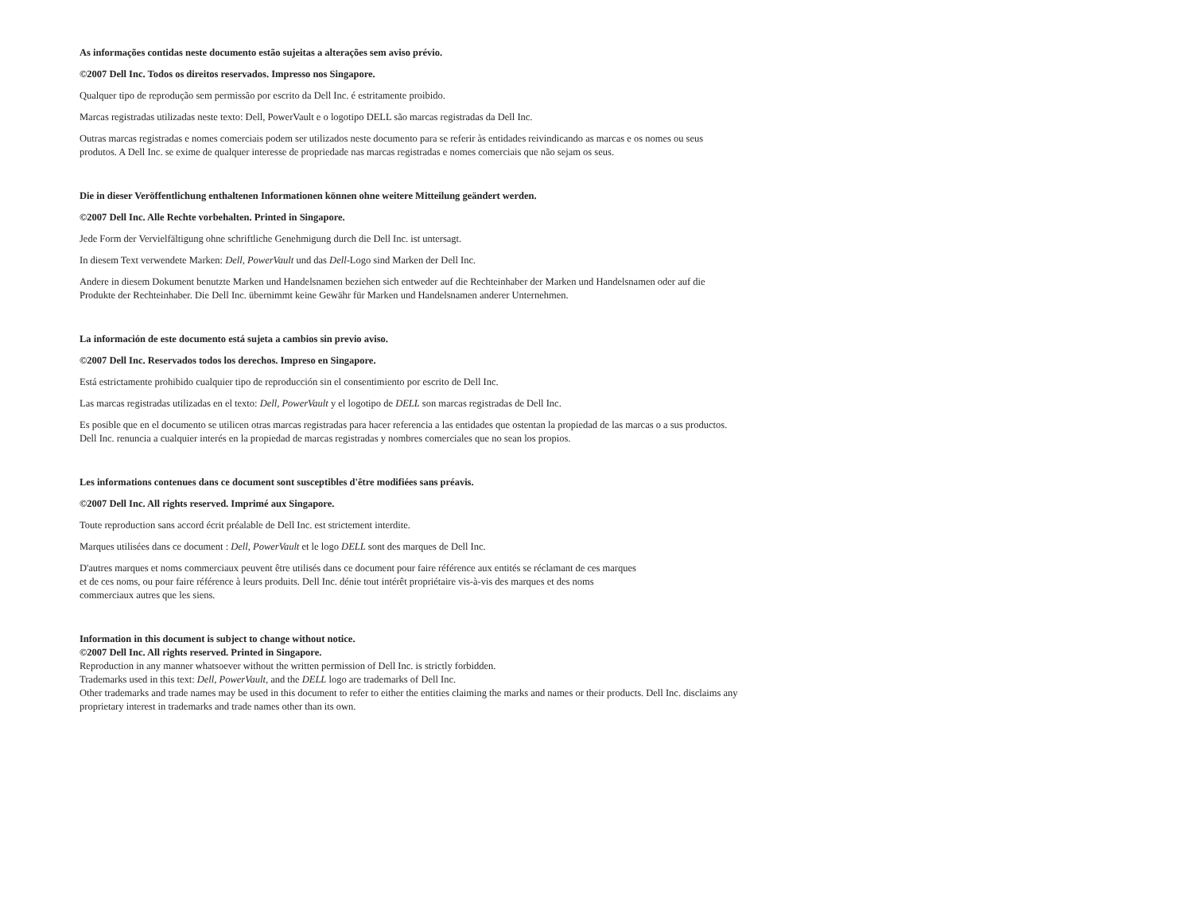As informações contidas neste documento estão sujeitas a alterações sem aviso prévio.
©2007 Dell Inc. Todos os direitos reservados. Impresso nos Singapore.
Qualquer tipo de reprodução sem permissão por escrito da Dell Inc. é estritamente proibido.
Marcas registradas utilizadas neste texto: Dell, PowerVault e o logotipo DELL são marcas registradas da Dell Inc.
Outras marcas registradas e nomes comerciais podem ser utilizados neste documento para se referir às entidades reivindicando as marcas e os nomes ou seus produtos. A Dell Inc. se exime de qualquer interesse de propriedade nas marcas registradas e nomes comerciais que não sejam os seus.
Die in dieser Veröffentlichung enthaltenen Informationen können ohne weitere Mitteilung geändert werden.
©2007 Dell Inc. Alle Rechte vorbehalten. Printed in Singapore.
Jede Form der Vervielfältigung ohne schriftliche Genehmigung durch die Dell Inc. ist untersagt.
In diesem Text verwendete Marken: Dell, PowerVault und das Dell-Logo sind Marken der Dell Inc.
Andere in diesem Dokument benutzte Marken und Handelsnamen beziehen sich entweder auf die Rechteinhaber der Marken und Handelsnamen oder auf die Produkte der Rechteinhaber. Die Dell Inc. übernimmt keine Gewähr für Marken und Handelsnamen anderer Unternehmen.
La información de este documento está sujeta a cambios sin previo aviso.
©2007 Dell Inc. Reservados todos los derechos. Impreso en Singapore.
Está estrictamente prohibido cualquier tipo de reproducción sin el consentimiento por escrito de Dell Inc.
Las marcas registradas utilizadas en el texto: Dell, PowerVault y el logotipo de DELL son marcas registradas de Dell Inc.
Es posible que en el documento se utilicen otras marcas registradas para hacer referencia a las entidades que ostentan la propiedad de las marcas o a sus productos. Dell Inc. renuncia a cualquier interés en la propiedad de marcas registradas y nombres comerciales que no sean los propios.
Les informations contenues dans ce document sont susceptibles d'être modifiées sans préavis.
©2007 Dell Inc. All rights reserved. Imprimé aux Singapore.
Toute reproduction sans accord écrit préalable de Dell Inc. est strictement interdite.
Marques utilisées dans ce document : Dell, PowerVault et le logo DELL sont des marques de Dell Inc.
D'autres marques et noms commerciaux peuvent être utilisés dans ce document pour faire référence aux entités se réclamant de ces marques et de ces noms, ou pour faire référence à leurs produits. Dell Inc. dénie tout intérêt propriétaire vis-à-vis des marques et des noms commerciaux autres que les siens.
Information in this document is subject to change without notice.
©2007 Dell Inc. All rights reserved. Printed in Singapore.
Reproduction in any manner whatsoever without the written permission of Dell Inc. is strictly forbidden.
Trademarks used in this text: Dell, PowerVault, and the DELL logo are trademarks of Dell Inc.
Other trademarks and trade names may be used in this document to refer to either the entities claiming the marks and names or their products. Dell Inc. disclaims any proprietary interest in trademarks and trade names other than its own.